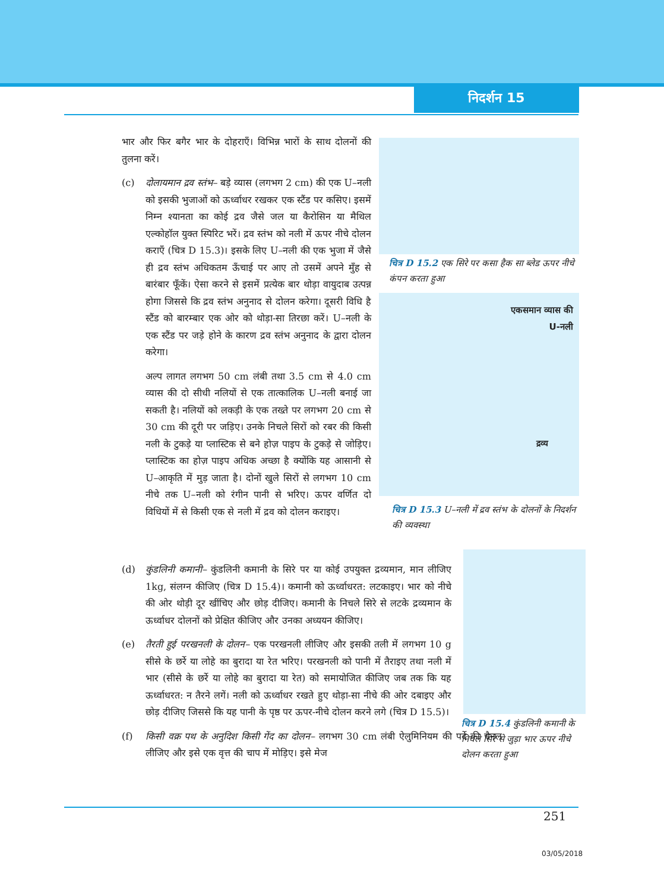निदर्शन 15
भार और फिर बगैर भार के दोहराएँ। विभिन्न भारों के साथ दोलनों की तुलना करें।
(c) दोलायमान द्रव स्तंभ– बड़े व्यास (लगभग 2 cm) की एक U–नली को इसकी भुजाओं को ऊर्ध्वाधर रखकर एक स्टैंड पर कसिए। इसमें निम्न श्यानता का कोई द्रव जैसे जल या कैरोसिन या मैथिल एल्कोहॉल युक्त स्पिरिट भरें। द्रव स्तंभ को नली में ऊपर नीचे दोलन कराएँ (चित्र D 15.3)। इसके लिए U–नली की एक भुजा में जैसे ही द्रव स्तंभ अधिकतम ऊँचाई पर आए तो उसमें अपने मुँह से बारंबार फूँकें। ऐसा करने से इसमें प्रत्येक बार थोड़ा वायुदाब उत्पन्न होगा जिससे कि द्रव स्तंभ अनुनाद से दोलन करेगा। दूसरी विधि है स्टैंड को बारम्बार एक ओर को थोड़ा-सा तिरछा करें। U–नली के एक स्टैंड पर जड़े होने के कारण द्रव स्तंभ अनुनाद के द्वारा दोलन करेगा।
अल्प लागत लगभग 50 cm लंबी तथा 3.5 cm से 4.0 cm व्यास की दो सीधी नलियों से एक तात्कालिक U–नली बनाई जा सकती है। नलियों को लकड़ी के एक तख्ते पर लगभग 20 cm से 30 cm की दूरी पर जड़िए। उनके निचले सिरों को रबर की किसी नली के टुकड़े या प्लास्टिक से बने होज़ पाइप के टुकड़े से जोड़िए। प्लास्टिक का होज़ पाइप अधिक अच्छा है क्योंकि यह आसानी से U–आकृति में मुड़ जाता है। दोनों खुले सिरों से लगभग 10 cm नीचे तक U–नली को रंगीन पानी से भरिए। ऊपर वर्णित दो विधियों में से किसी एक से नली में द्रव को दोलन कराइए।
(d) कुंडलिनी कमानी– कुंडलिनी कमानी के सिरे पर या कोई उपयुक्त द्रव्यमान, मान लीजिए 1kg, संलग्न कीजिए (चित्र D 15.4)। कमानी को ऊर्ध्वाधरत: लटकाइए। भार को नीचे की ओर थोड़ी दूर खींचिए और छोड़ दीजिए। कमानी के निचले सिरे से लटके द्रव्यमान के ऊर्ध्वाधर दोलनों को प्रेक्षित कीजिए और उनका अध्ययन कीजिए।
(e) तैरती हुई परखनली के दोलन– एक परखनली लीजिए और इसकी तली में लगभग 10 g सीसे के छर्रे या लोहे का बुरादा या रेत भरिए। परखनली को पानी में तैराइए तथा नली में भार (सीसे के छर्रे या लोहे का बुरादा या रेत) को समायोजित कीजिए जब तक कि यह ऊर्ध्वाधरत: न तैरने लगें। नली को ऊर्ध्वाधर रखते हुए थोड़ा-सा नीचे की ओर दबाइए और छोड़ दीजिए जिससे कि यह पानी के पृष्ठ पर ऊपर-नीचे दोलन करने लगे (चित्र D 15.5)।
(f) किसी वक्र पथ के अनुदिश किसी गेंद का दोलन– लगभग 30 cm लंबी ऐलुमिनियम की पर्दे की चैनल लीजिए और इसे एक वृत्त की चाप में मोड़िए। इसे मेज
चित्र D 15.2 एक सिरे पर कसा हैक सा ब्लेड ऊपर नीचे कंपन करता हुआ
एकसमान व्यास की
U-नली
द्रव्य
चित्र D 15.3 U–नली में द्रव स्तंभ के दोलनों के निदर्शन की व्यवस्था
चित्र D 15.4 कुंडलिनी कमानी के निचले सिरे से जुड़ा भार ऊपर नीचे दोलन करता हुआ
251
03/05/2018